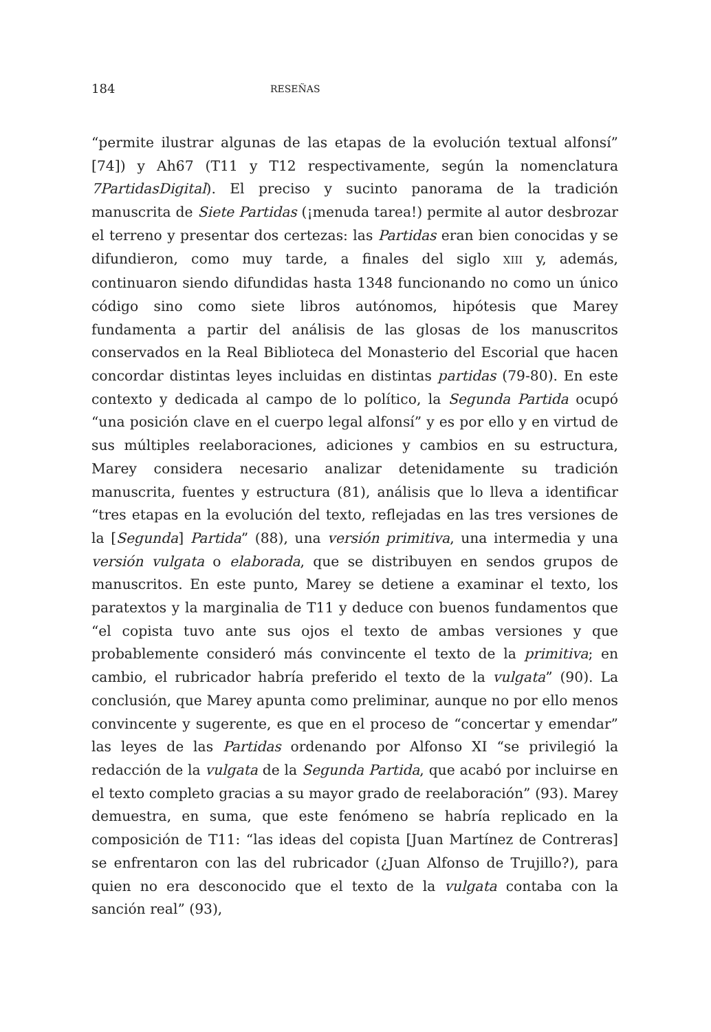184 RESEÑAS
“permite ilustrar algunas de las etapas de la evolución textual alfonsí” [74]) y Ah67 (T11 y T12 respectivamente, según la nomenclatura 7PartidasDigital). El preciso y sucinto panorama de la tradición manuscrita de Siete Partidas (¡menuda tarea!) permite al autor desbrozar el terreno y presentar dos certezas: las Partidas eran bien conocidas y se difundieron, como muy tarde, a finales del siglo XIII y, además, continuaron siendo difundidas hasta 1348 funcionando no como un único código sino como siete libros autónomos, hipótesis que Marey fundamenta a partir del análisis de las glosas de los manuscritos conservados en la Real Biblioteca del Monasterio del Escorial que hacen concordar distintas leyes incluidas en distintas partidas (79-80). En este contexto y dedicada al campo de lo político, la Segunda Partida ocupó “una posición clave en el cuerpo legal alfonsí” y es por ello y en virtud de sus múltiples reelaboraciones, adiciones y cambios en su estructura, Marey considera necesario analizar detenidamente su tradición manuscrita, fuentes y estructura (81), análisis que lo lleva a identificar “tres etapas en la evolución del texto, reflejadas en las tres versiones de la [Segunda] Partida” (88), una versión primitiva, una intermedia y una versión vulgata o elaborada, que se distribuyen en sendos grupos de manuscritos. En este punto, Marey se detiene a examinar el texto, los paratextos y la marginalia de T11 y deduce con buenos fundamentos que “el copista tuvo ante sus ojos el texto de ambas versiones y que probablemente consideró más convincente el texto de la primitiva; en cambio, el rubricador habría preferido el texto de la vulgata” (90). La conclusión, que Marey apunta como preliminar, aunque no por ello menos convincente y sugerente, es que en el proceso de “concertar y emendar” las leyes de las Partidas ordenando por Alfonso XI “se privilegió la redacción de la vulgata de la Segunda Partida, que acabó por incluirse en el texto completo gracias a su mayor grado de reelaboración” (93). Marey demuestra, en suma, que este fenómeno se habría replicado en la composición de T11: “las ideas del copista [Juan Martínez de Contreras] se enfrentaron con las del rubricador (¿Juan Alfonso de Trujillo?), para quien no era desconocido que el texto de la vulgata contaba con la sanción real” (93),